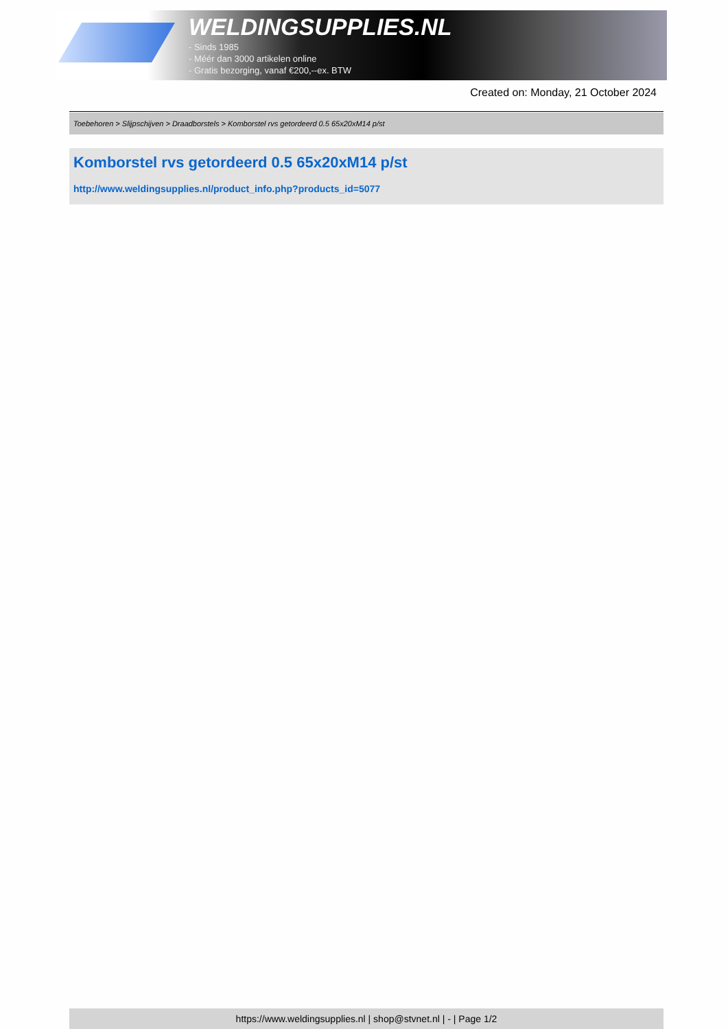WELDINGSUPPLIES.NL
- Sinds 1985
- Méér dan 3000 artikelen online
- Gratis bezorging, vanaf €200,--ex. BTW
Created on: Monday, 21 October 2024
Toebehoren > Slijpschijven > Draadborstels > Komborstel rvs getordeerd 0.5 65x20xM14 p/st
Komborstel rvs getordeerd 0.5 65x20xM14 p/st
http://www.weldingsupplies.nl/product_info.php?products_id=5077
https://www.weldingsupplies.nl | shop@stvnet.nl | - | Page 1/2